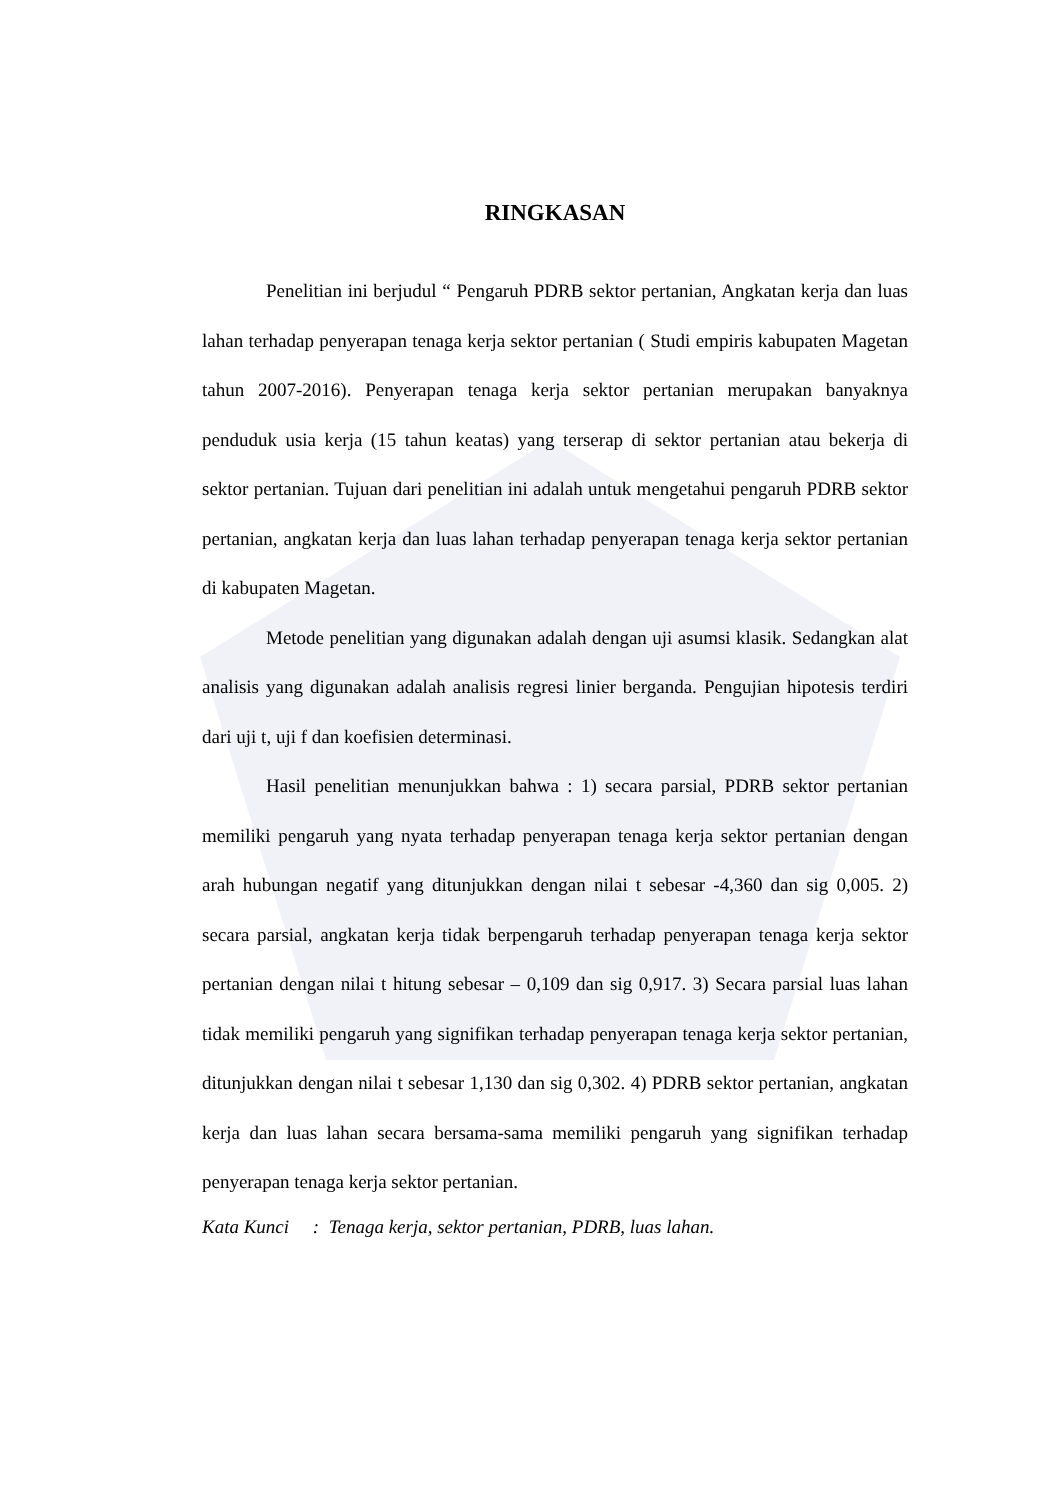RINGKASAN
Penelitian ini berjudul “ Pengaruh PDRB sektor pertanian, Angkatan kerja dan luas lahan terhadap penyerapan tenaga kerja sektor pertanian ( Studi empiris kabupaten Magetan tahun 2007-2016). Penyerapan tenaga kerja sektor pertanian merupakan banyaknya penduduk usia kerja (15 tahun keatas) yang terserap di sektor pertanian atau bekerja di sektor pertanian. Tujuan dari penelitian ini adalah untuk mengetahui pengaruh PDRB sektor pertanian, angkatan kerja dan luas lahan terhadap penyerapan tenaga kerja sektor pertanian di kabupaten Magetan.
Metode penelitian yang digunakan adalah dengan uji asumsi klasik. Sedangkan alat analisis yang digunakan adalah analisis regresi linier berganda. Pengujian hipotesis terdiri dari uji t, uji f dan koefisien determinasi.
Hasil penelitian menunjukkan bahwa : 1) secara parsial, PDRB sektor pertanian memiliki pengaruh yang nyata terhadap penyerapan tenaga kerja sektor pertanian dengan arah hubungan negatif yang ditunjukkan dengan nilai t sebesar -4,360 dan sig 0,005. 2) secara parsial, angkatan kerja tidak berpengaruh terhadap penyerapan tenaga kerja sektor pertanian dengan nilai t hitung sebesar – 0,109 dan sig 0,917. 3) Secara parsial luas lahan tidak memiliki pengaruh yang signifikan terhadap penyerapan tenaga kerja sektor pertanian, ditunjukkan dengan nilai t sebesar 1,130 dan sig 0,302. 4) PDRB sektor pertanian, angkatan kerja dan luas lahan secara bersama-sama memiliki pengaruh yang signifikan terhadap penyerapan tenaga kerja sektor pertanian.
Kata Kunci : Tenaga kerja, sektor pertanian, PDRB, luas lahan.